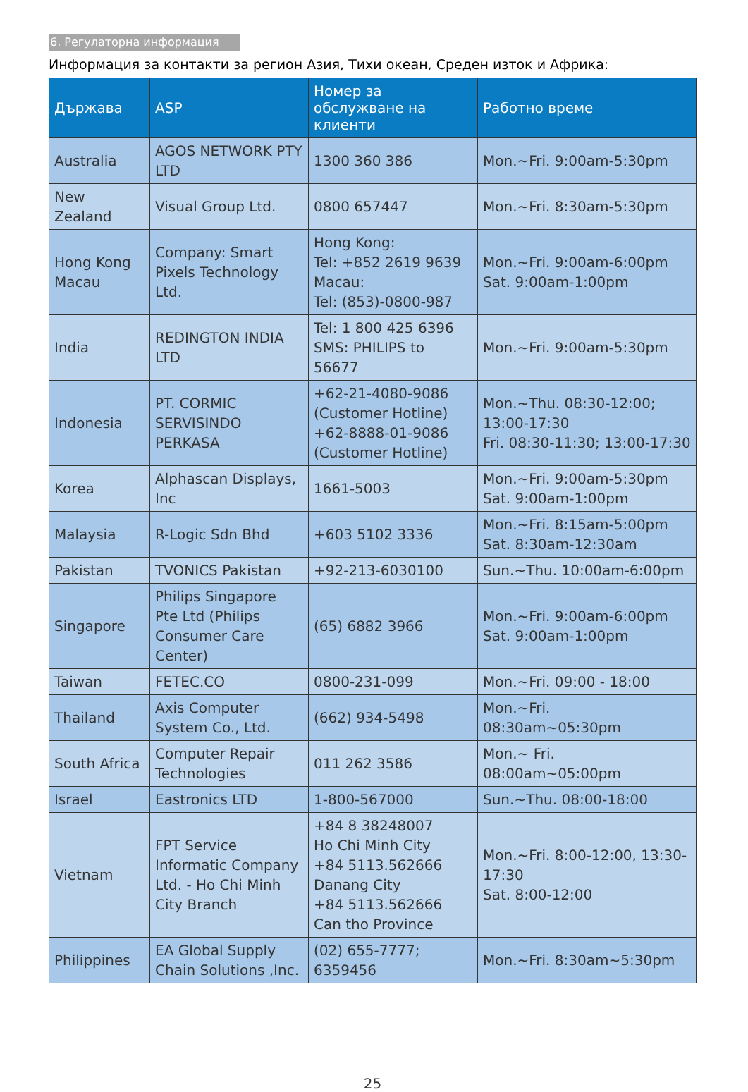6. Регулаторна информация
Информация за контакти за регион Азия, Тихи океан, Среден изток и Африка:
| Държава | ASP | Номер за обслужване на клиенти | Работно време |
| --- | --- | --- | --- |
| Australia | AGOS NETWORK PTY LTD | 1300 360 386 | Mon.~Fri. 9:00am-5:30pm |
| New Zealand | Visual Group Ltd. | 0800 657447 | Mon.~Fri. 8:30am-5:30pm |
| Hong Kong Macau | Company: Smart Pixels Technology Ltd. | Hong Kong: Tel: +852 2619 9639 Macau: Tel: (853)-0800-987 | Mon.~Fri. 9:00am-6:00pm Sat. 9:00am-1:00pm |
| India | REDINGTON INDIA LTD | Tel: 1 800 425 6396 SMS: PHILIPS to 56677 | Mon.~Fri. 9:00am-5:30pm |
| Indonesia | PT. CORMIC SERVISINDO PERKASA | +62-21-4080-9086 (Customer Hotline) +62-8888-01-9086 (Customer Hotline) | Mon.~Thu. 08:30-12:00; 13:00-17:30 Fri. 08:30-11:30; 13:00-17:30 |
| Korea | Alphascan Displays, Inc | 1661-5003 | Mon.~Fri. 9:00am-5:30pm Sat. 9:00am-1:00pm |
| Malaysia | R-Logic Sdn Bhd | +603 5102 3336 | Mon.~Fri. 8:15am-5:00pm Sat. 8:30am-12:30am |
| Pakistan | TVONICS Pakistan | +92-213-6030100 | Sun.~Thu. 10:00am-6:00pm |
| Singapore | Philips Singapore Pte Ltd (Philips Consumer Care Center) | (65) 6882 3966 | Mon.~Fri. 9:00am-6:00pm Sat. 9:00am-1:00pm |
| Taiwan | FETEC.CO | 0800-231-099 | Mon.~Fri. 09:00 - 18:00 |
| Thailand | Axis Computer System Co., Ltd. | (662) 934-5498 | Mon.~Fri. 08:30am~05:30pm |
| South Africa | Computer Repair Technologies | 011 262 3586 | Mon.~ Fri. 08:00am~05:00pm |
| Israel | Eastronics LTD | 1-800-567000 | Sun.~Thu. 08:00-18:00 |
| Vietnam | FPT Service Informatic Company Ltd. - Ho Chi Minh City Branch | +84 8 38248007 Ho Chi Minh City +84 5113.562666 Danang City +84 5113.562666 Can tho Province | Mon.~Fri. 8:00-12:00, 13:30-17:30 Sat. 8:00-12:00 |
| Philippines | EA Global Supply Chain Solutions ,Inc. | (02) 655-7777; 6359456 | Mon.~Fri. 8:30am~5:30pm |
25